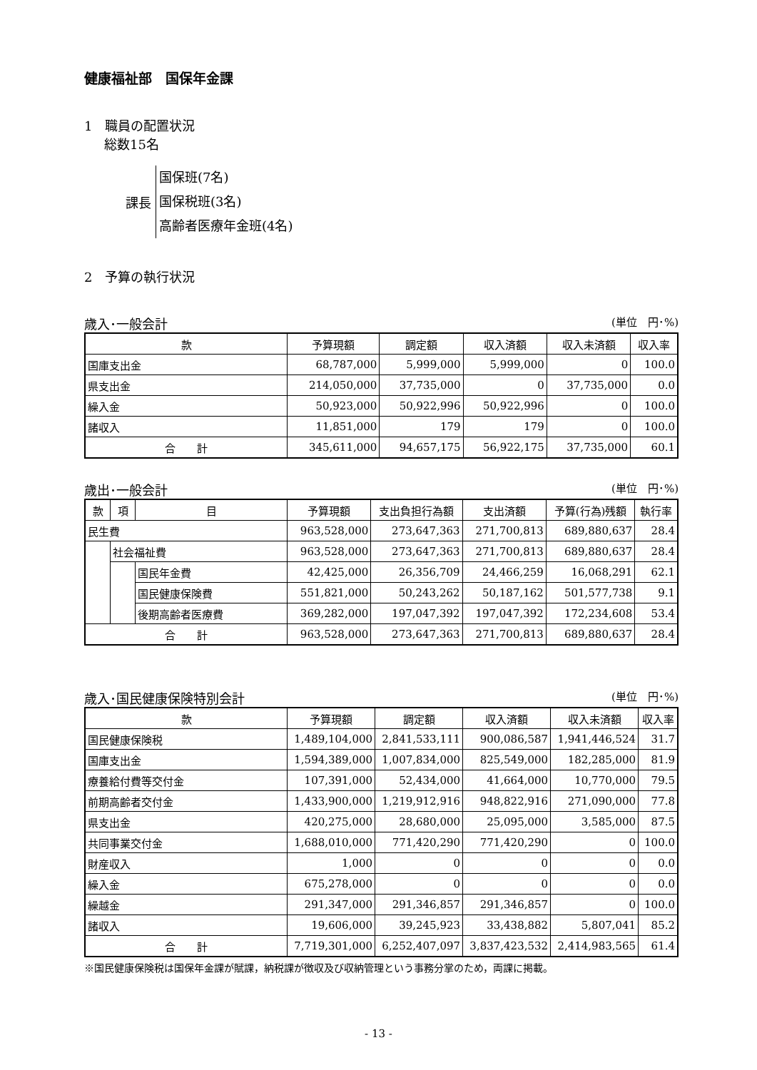健康福祉部　国保年金課
1　職員の配置状況
総数15名
課長
国保班(7名)
国保税班(3名)
高齢者医療年金班(4名)
2　予算の執行状況
歳入･一般会計 (単位　円･%)
| 款 | 予算現額 | 調定額 | 収入済額 | 収入未済額 | 収入率 |
| --- | --- | --- | --- | --- | --- |
| 国庫支出金 | 68,787,000 | 5,999,000 | 5,999,000 | 0 | 100.0 |
| 県支出金 | 214,050,000 | 37,735,000 | 0 | 37,735,000 | 0.0 |
| 繰入金 | 50,923,000 | 50,922,996 | 50,922,996 | 0 | 100.0 |
| 諸収入 | 11,851,000 | 179 | 179 | 0 | 100.0 |
| 合 計 | 345,611,000 | 94,657,175 | 56,922,175 | 37,735,000 | 60.1 |
歳出･一般会計 (単位　円･%)
| 款 | 項 | 目 | 予算現額 | 支出負担行為額 | 支出済額 | 予算(行為)残額 | 執行率 |
| --- | --- | --- | --- | --- | --- | --- | --- |
| 民生費 | | | 963,528,000 | 273,647,363 | 271,700,813 | 689,880,637 | 28.4 |
| | 社会福祉費 | | 963,528,000 | 273,647,363 | 271,700,813 | 689,880,637 | 28.4 |
| | | 国民年金費 | 42,425,000 | 26,356,709 | 24,466,259 | 16,068,291 | 62.1 |
| | | 国民健康保険費 | 551,821,000 | 50,243,262 | 50,187,162 | 501,577,738 | 9.1 |
| | | 後期高齢者医療費 | 369,282,000 | 197,047,392 | 197,047,392 | 172,234,608 | 53.4 |
| 合 計 | | | 963,528,000 | 273,647,363 | 271,700,813 | 689,880,637 | 28.4 |
歳入･国民健康保険特別会計 (単位　円･%)
| 款 | 予算現額 | 調定額 | 収入済額 | 収入未済額 | 収入率 |
| --- | --- | --- | --- | --- | --- |
| 国民健康保険税 | 1,489,104,000 | 2,841,533,111 | 900,086,587 | 1,941,446,524 | 31.7 |
| 国庫支出金 | 1,594,389,000 | 1,007,834,000 | 825,549,000 | 182,285,000 | 81.9 |
| 療養給付費等交付金 | 107,391,000 | 52,434,000 | 41,664,000 | 10,770,000 | 79.5 |
| 前期高齢者交付金 | 1,433,900,000 | 1,219,912,916 | 948,822,916 | 271,090,000 | 77.8 |
| 県支出金 | 420,275,000 | 28,680,000 | 25,095,000 | 3,585,000 | 87.5 |
| 共同事業交付金 | 1,688,010,000 | 771,420,290 | 771,420,290 | 0 | 100.0 |
| 財産収入 | 1,000 | 0 | 0 | 0 | 0.0 |
| 繰入金 | 675,278,000 | 0 | 0 | 0 | 0.0 |
| 繰越金 | 291,347,000 | 291,346,857 | 291,346,857 | 0 | 100.0 |
| 諸収入 | 19,606,000 | 39,245,923 | 33,438,882 | 5,807,041 | 85.2 |
| 合 計 | 7,719,301,000 | 6,252,407,097 | 3,837,423,532 | 2,414,983,565 | 61.4 |
※国民健康保険税は国保年金課が賦課，納税課が徴収及び収納管理という事務分掌のため，両課に掲載。
- 13 -